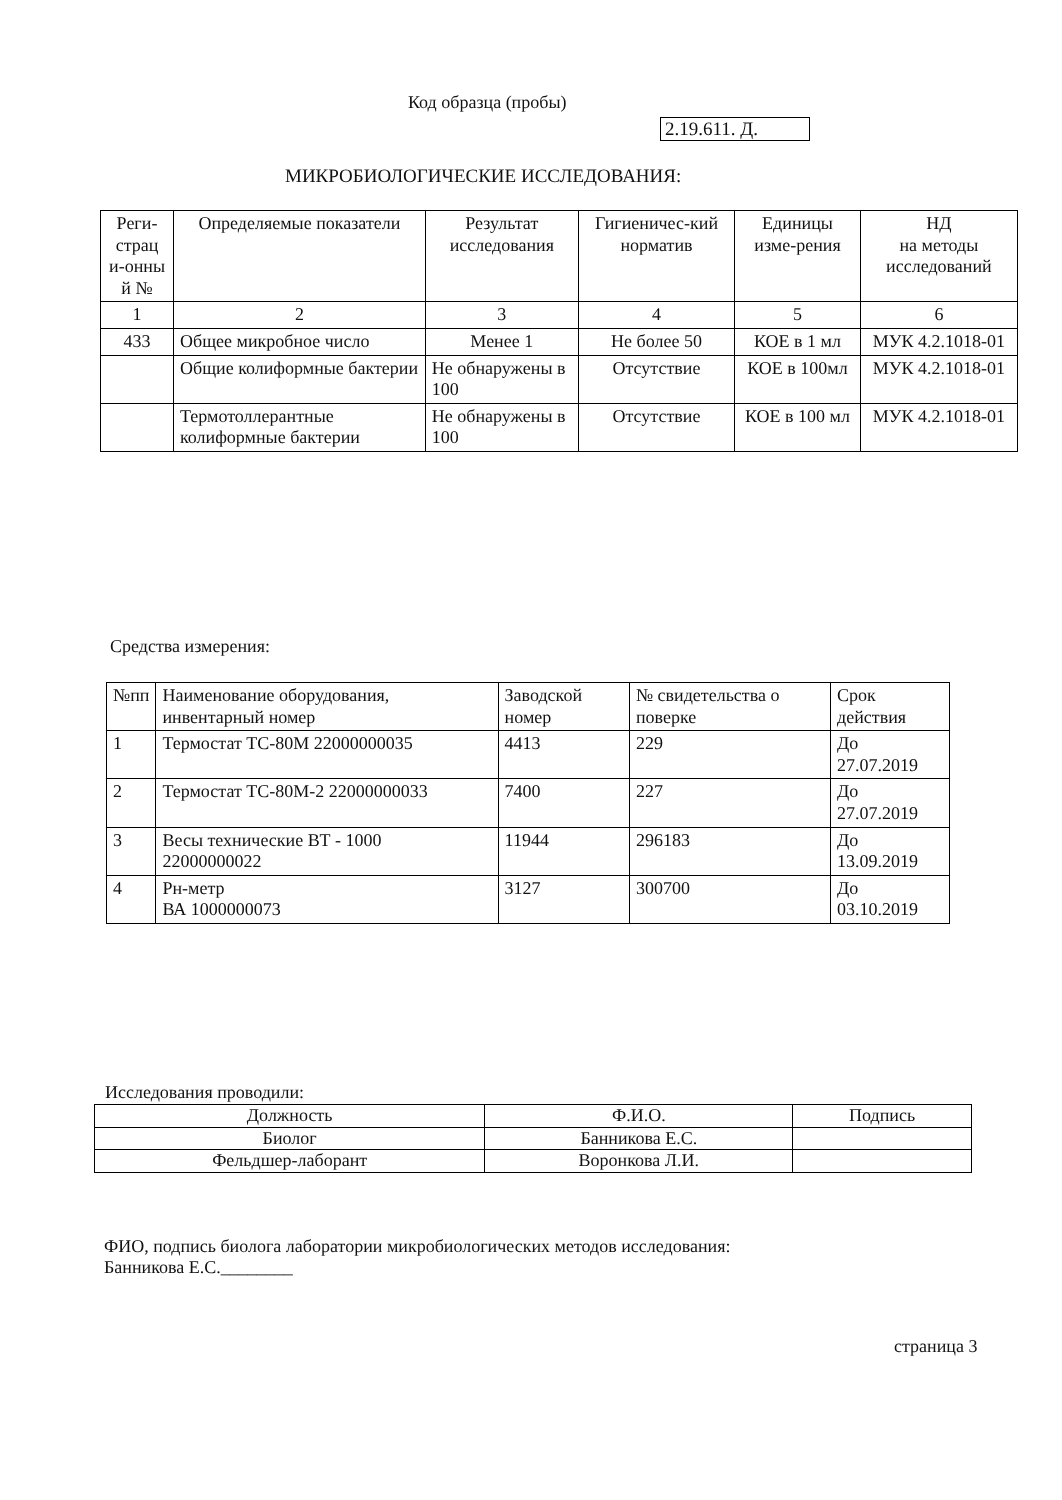Код образца (пробы)
2.19.611. Д.
МИКРОБИОЛОГИЧЕСКИЕ ИССЛЕДОВАНИЯ:
| Реги-страц и-онны й № | Определяемые показатели | Результат исследования | Гигиеничес-кий норматив | Единицы изме-рения | НД на методы исследований |
| --- | --- | --- | --- | --- | --- |
| 1 | 2 | 3 | 4 | 5 | 6 |
| 433 | Общее микробное число | Менее 1 | Не более 50 | КОЕ в 1 мл | МУК 4.2.1018-01 |
| | Общие колиформные бактерии | Не обнаружены в 100 | Отсутствие | КОЕ в 100мл | МУК 4.2.1018-01 |
| | Термотоллерантные колиформные бактерии | Не обнаружены в 100 | Отсутствие | КОЕ в 100 мл | МУК 4.2.1018-01 |
Средства измерения:
| №пп | Наименование оборудования, инвентарный номер | Заводской номер | № свидетельства о поверке | Срок действия |
| --- | --- | --- | --- | --- |
| 1 | Термостат ТС-80М 22000000035 | 4413 | 229 | До 27.07.2019 |
| 2 | Термостат ТС-80М-2 22000000033 | 7400 | 227 | До 27.07.2019 |
| 3 | Весы технические ВТ - 1000 22000000022 | 11944 | 296183 | До 13.09.2019 |
| 4 | Рн-метр ВА 1000000073 | 3127 | 300700 | До 03.10.2019 |
Исследования проводили:
| Должность | Ф.И.О. | Подпись |
| --- | --- | --- |
| Биолог | Банникова Е.С. | |
| Фельдшер-лаборант | Воронкова Л.И. | |
ФИО, подпись биолога лаборатории микробиологических методов исследования:
Банникова Е.С.________
страница 3